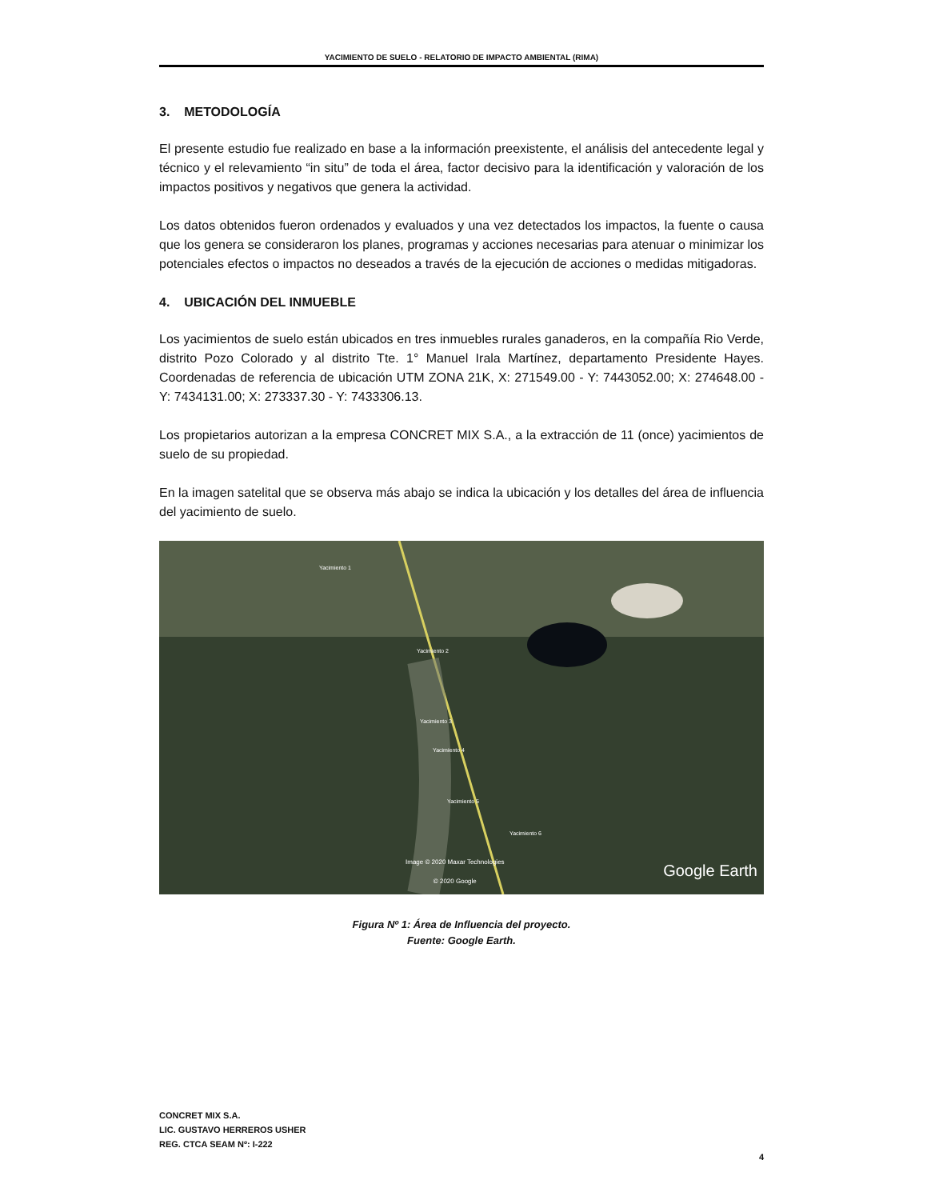YACIMIENTO DE SUELO - RELATORIO DE IMPACTO AMBIENTAL (RIMA)
3. METODOLOGÍA
El presente estudio fue realizado en base a la información preexistente, el análisis del antecedente legal y técnico y el relevamiento “in situ” de toda el área, factor decisivo para la identificación y valoración de los impactos positivos y negativos que genera la actividad.
Los datos obtenidos fueron ordenados y evaluados y una vez detectados los impactos, la fuente o causa que los genera se consideraron los planes, programas y acciones necesarias para atenuar o minimizar los potenciales efectos o impactos no deseados a través de la ejecución de acciones o medidas mitigadoras.
4. UBICACIÓN DEL INMUEBLE
Los yacimientos de suelo están ubicados en tres inmuebles rurales ganaderos, en la compañía Rio Verde, distrito Pozo Colorado y al distrito Tte. 1° Manuel Irala Martínez, departamento Presidente Hayes. Coordenadas de referencia de ubicación UTM ZONA 21K, X: 271549.00 - Y: 7443052.00; X: 274648.00 - Y: 7434131.00; X: 273337.30 - Y: 7433306.13.
Los propietarios autorizan a la empresa CONCRET MIX S.A., a la extracción de 11 (once) yacimientos de suelo de su propiedad.
En la imagen satelital que se observa más abajo se indica la ubicación y los detalles del área de influencia del yacimiento de suelo.
Yacimiento 1
Yacimiento 2
Yacimiento 3
Yacimiento 4
Yacimiento 5
Yacimiento 6
Image © 2020 Maxar Technologies
© 2020 Google Google Earth
Figura Nº 1: Área de Influencia del proyecto.
Fuente: Google Earth.
CONCRET MIX S.A.
LIC. GUSTAVO HERREROS USHER
REG. CTCA SEAM Nº: I-222
4